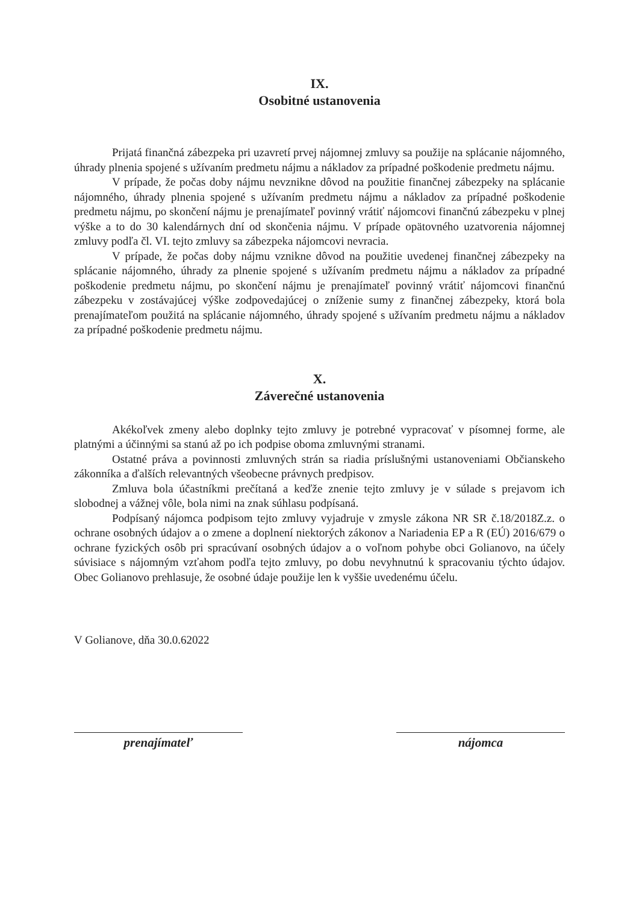IX.
Osobitné ustanovenia
Prijatá finančná zábezpeka pri uzavretí prvej nájomnej zmluvy sa použije na splácanie nájomného, úhrady plnenia spojené s užívaním predmetu nájmu a nákladov za prípadné poškodenie predmetu nájmu.
V prípade, že počas doby nájmu nevznikne dôvod na použitie finančnej zábezpeky na splácanie nájomného, úhrady plnenia spojené s užívaním predmetu nájmu a nákladov za prípadné poškodenie predmetu nájmu, po skončení nájmu je prenajímateľ povinný vrátiť nájomcovi finančnú zábezpeku v plnej výške a to do 30 kalendárnych dní od skončenia nájmu. V prípade opätovného uzatvorenia nájomnej zmluvy podľa čl. VI. tejto zmluvy sa zábezpeka nájomcovi nevracia.
V prípade, že počas doby nájmu vznikne dôvod na použitie uvedenej finančnej zábezpeky na splácanie nájomného, úhrady za plnenie spojené s užívaním predmetu nájmu a nákladov za prípadné poškodenie predmetu nájmu, po skončení nájmu je prenajímateľ povinný vrátiť nájomcovi finančnú zábezpeku v zostávajúcej výške zodpovedajúcej o zníženie sumy z finančnej zábezpeky, ktorá bola prenajímateľom použitá na splácanie nájomného, úhrady spojené s užívaním predmetu nájmu a nákladov za prípadné poškodenie predmetu nájmu.
X.
Záverečné ustanovenia
Akékoľvek zmeny alebo doplnky tejto zmluvy je potrebné vypracovať v písomnej forme, ale platnými a účinnými sa stanú až po ich podpise oboma zmluvnými stranami.
Ostatné práva a povinnosti zmluvných strán sa riadia príslušnými ustanoveniami Občianskeho zákonníka a ďalších relevantných všeobecne právnych predpisov.
Zmluva bola účastníkmi prečítaná a keďže znenie tejto zmluvy je v súlade s prejavom ich slobodnej a vážnej vôle, bola nimi na znak súhlasu podpísaná.
Podpísaný nájomca podpisom tejto zmluvy vyjadruje v zmysle zákona NR SR č.18/2018Z.z. o ochrane osobných údajov a o zmene a doplnení niektorých zákonov a Nariadenia EP a R (EÚ) 2016/679 o ochrane fyzických osôb pri spracúvaní osobných údajov a o voľnom pohybe obci Golianovo, na účely súvisiace s nájomným vzťahom podľa tejto zmluvy, po dobu nevyhnutnú k spracovaniu týchto údajov. Obec Golianovo prehlasuje, že osobné údaje použije len k vyššie uvedenému účelu.
V Golianove, dňa 30.0.62022
prenajímateľ nájomca